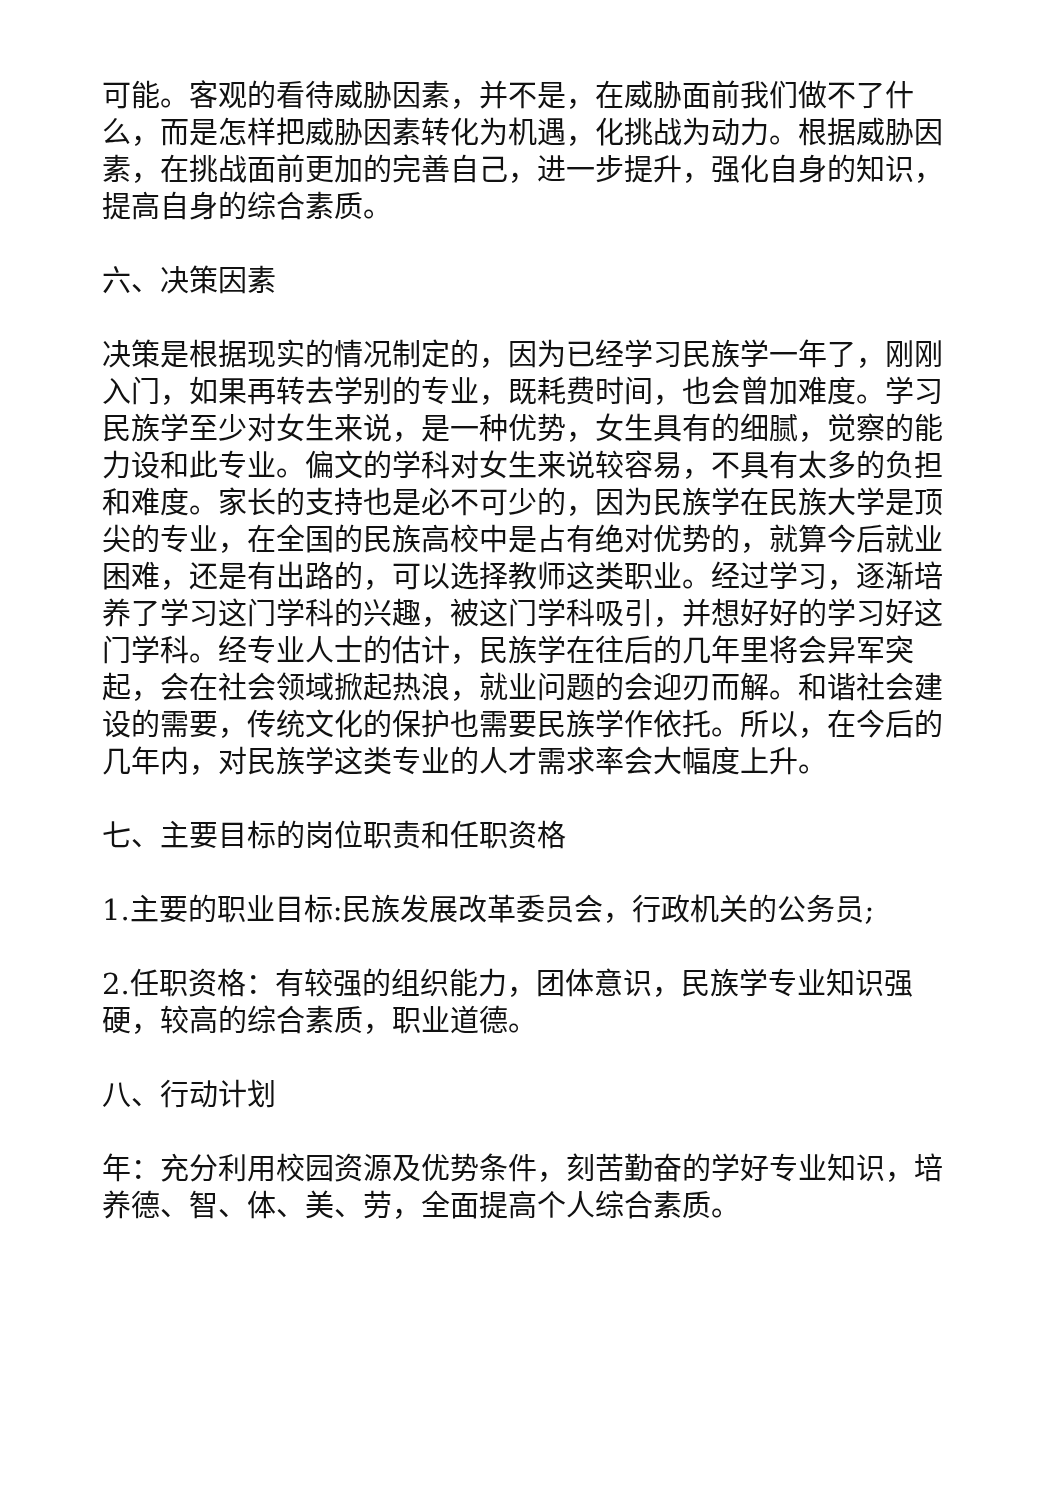可能。客观的看待威胁因素，并不是，在威胁面前我们做不了什么，而是怎样把威胁因素转化为机遇，化挑战为动力。根据威胁因素，在挑战面前更加的完善自己，进一步提升，强化自身的知识，提高自身的综合素质。
六、决策因素
决策是根据现实的情况制定的，因为已经学习民族学一年了，刚刚入门，如果再转去学别的专业，既耗费时间，也会曾加难度。学习民族学至少对女生来说，是一种优势，女生具有的细腻，觉察的能力设和此专业。偏文的学科对女生来说较容易，不具有太多的负担和难度。家长的支持也是必不可少的，因为民族学在民族大学是顶尖的专业，在全国的民族高校中是占有绝对优势的，就算今后就业困难，还是有出路的，可以选择教师这类职业。经过学习，逐渐培养了学习这门学科的兴趣，被这门学科吸引，并想好好的学习好这门学科。经专业人士的估计，民族学在往后的几年里将会异军突起，会在社会领域掀起热浪，就业问题的会迎刃而解。和谐社会建设的需要，传统文化的保护也需要民族学作依托。所以，在今后的几年内，对民族学这类专业的人才需求率会大幅度上升。
七、主要目标的岗位职责和任职资格
1.主要的职业目标:民族发展改革委员会，行政机关的公务员;
2.任职资格：有较强的组织能力，团体意识，民族学专业知识强硬，较高的综合素质，职业道德。
八、行动计划
年：充分利用校园资源及优势条件，刻苦勤奋的学好专业知识，培养德、智、体、美、劳，全面提高个人综合素质。